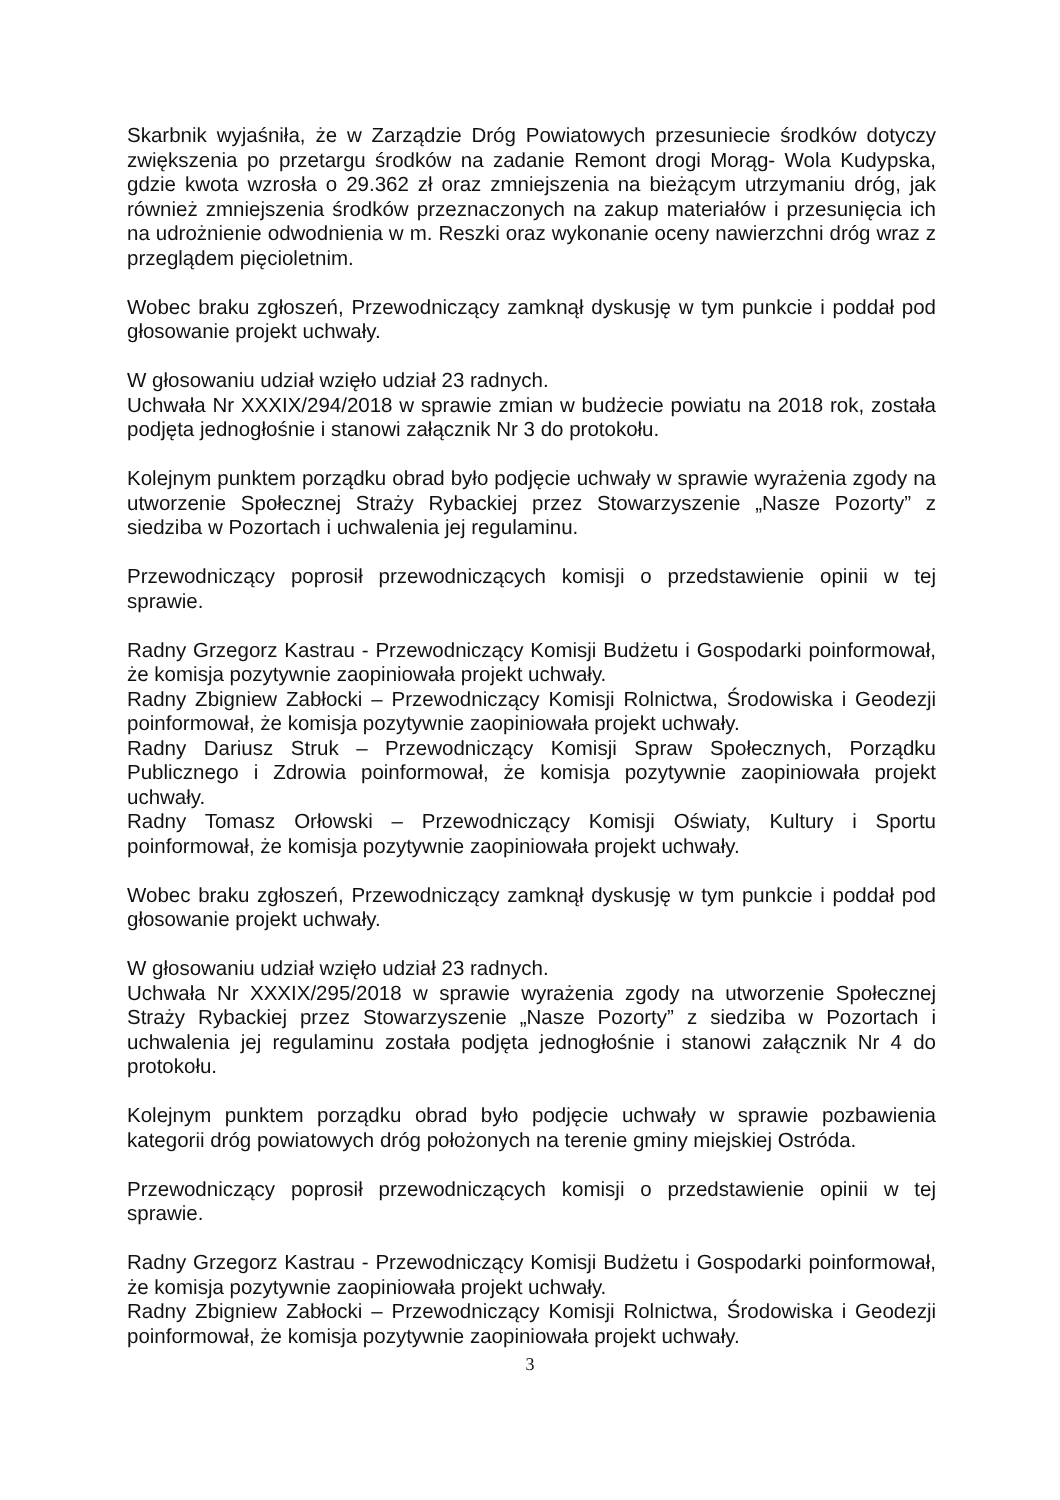Skarbnik wyjaśniła, że w Zarządzie Dróg Powiatowych przesuniecie środków dotyczy zwiększenia po przetargu środków na zadanie Remont drogi Morąg- Wola Kudypska, gdzie kwota wzrosła o 29.362 zł oraz zmniejszenia na bieżącym utrzymaniu dróg, jak również zmniejszenia środków przeznaczonych na zakup materiałów i przesunięcia ich na udrożnienie odwodnienia w m. Reszki oraz wykonanie oceny nawierzchni dróg wraz z przeglądem pięcioletnim.
Wobec braku zgłoszeń, Przewodniczący zamknął dyskusję w tym punkcie i poddał pod głosowanie projekt uchwały.
W głosowaniu udział wzięło udział 23 radnych.
Uchwała Nr XXXIX/294/2018 w sprawie zmian w budżecie powiatu na 2018 rok, została podjęta jednogłośnie i stanowi załącznik Nr 3 do protokołu.
Kolejnym punktem porządku obrad było podjęcie uchwały w sprawie wyrażenia zgody na utworzenie Społecznej Straży Rybackiej przez Stowarzyszenie „Nasze Pozorty” z siedziba w Pozortach i uchwalenia jej regulaminu.
Przewodniczący poprosił przewodniczących komisji o przedstawienie opinii w tej sprawie.
Radny Grzegorz Kastrau - Przewodniczący Komisji Budżetu i Gospodarki poinformował, że komisja pozytywnie zaopiniowała projekt uchwały.
Radny Zbigniew Zabłocki – Przewodniczący Komisji Rolnictwa, Środowiska i Geodezji poinformował, że komisja pozytywnie zaopiniowała projekt uchwały.
Radny Dariusz Struk – Przewodniczący Komisji Spraw Społecznych, Porządku Publicznego i Zdrowia poinformował, że komisja pozytywnie zaopiniowała projekt uchwały.
Radny Tomasz Orłowski – Przewodniczący Komisji Oświaty, Kultury i Sportu poinformował, że komisja pozytywnie zaopiniowała projekt uchwały.
Wobec braku zgłoszeń, Przewodniczący zamknął dyskusję w tym punkcie i poddał pod głosowanie projekt uchwały.
W głosowaniu udział wzięło udział 23 radnych.
Uchwała Nr XXXIX/295/2018 w sprawie wyrażenia zgody na utworzenie Społecznej Straży Rybackiej przez Stowarzyszenie „Nasze Pozorty” z siedziba w Pozortach i uchwalenia jej regulaminu została podjęta jednogłośnie i stanowi załącznik Nr 4 do protokołu.
Kolejnym punktem porządku obrad było podjęcie uchwały w sprawie pozbawienia kategorii dróg powiatowych dróg położonych na terenie gminy miejskiej Ostróda.
Przewodniczący poprosił przewodniczących komisji o przedstawienie opinii w tej sprawie.
Radny Grzegorz Kastrau - Przewodniczący Komisji Budżetu i Gospodarki poinformował, że komisja pozytywnie zaopiniowała projekt uchwały.
Radny Zbigniew Zabłocki – Przewodniczący Komisji Rolnictwa, Środowiska i Geodezji poinformował, że komisja pozytywnie zaopiniowała projekt uchwały.
3